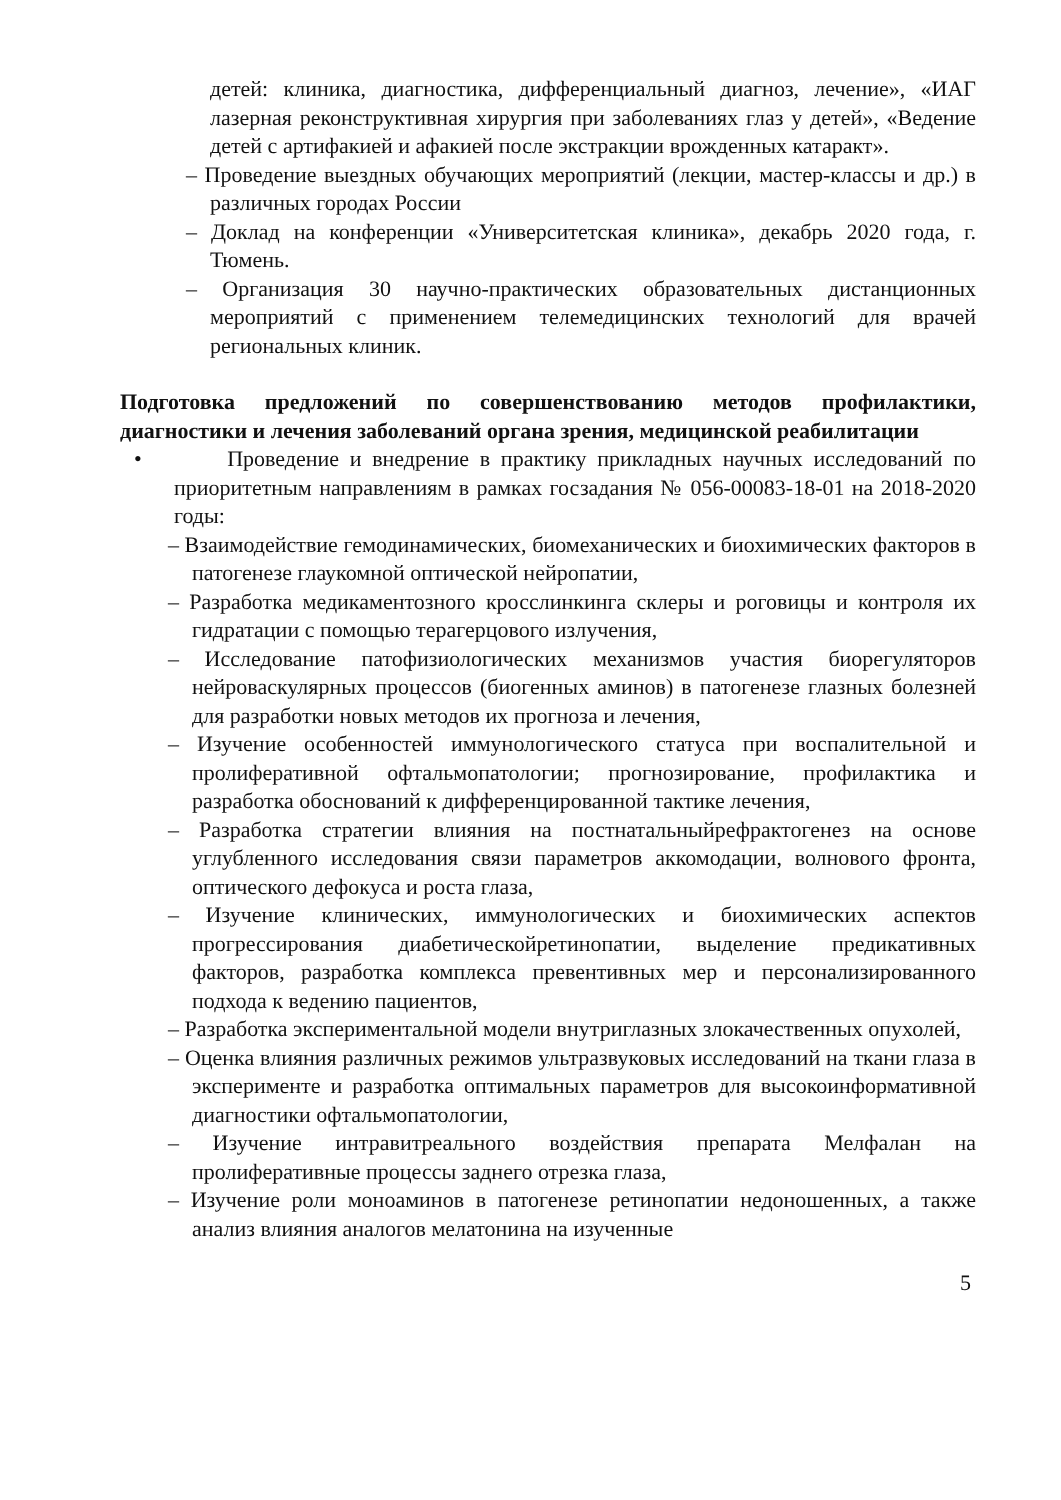детей: клиника, диагностика, дифференциальный диагноз, лечение», «ИАГ лазерная реконструктивная хирургия при заболеваниях глаз у детей», «Ведение детей с артифакией и афакией после экстракции врожденных катаракт».
– Проведение выездных обучающих мероприятий (лекции, мастер-классы и др.) в различных городах России
– Доклад на конференции «Университетская клиника», декабрь 2020 года, г. Тюмень.
– Организация 30 научно-практических образовательных дистанционных мероприятий с применением телемедицинских технологий для врачей региональных клиник.
Подготовка предложений по совершенствованию методов профилактики, диагностики и лечения заболеваний органа зрения, медицинской реабилитации
• Проведение и внедрение в практику прикладных научных исследований по приоритетным направлениям в рамках госзадания № 056-00083-18-01 на 2018-2020 годы:
– Взаимодействие гемодинамических, биомеханических и биохимических факторов в патогенезе глаукомной оптической нейропатии,
– Разработка медикаментозного кросслинкинга склеры и роговицы и контроля их гидратации с помощью терагерцового излучения,
– Исследование патофизиологических механизмов участия биорегуляторов нейроваскулярных процессов (биогенных аминов) в патогенезе глазных болезней для разработки новых методов их прогноза и лечения,
– Изучение особенностей иммунологического статуса при воспалительной и пролиферативной офтальмопатологии; прогнозирование, профилактика и разработка обоснований к дифференцированной тактике лечения,
– Разработка стратегии влияния на постнатальныйрефрактогенез на основе углубленного исследования связи параметров аккомодации, волнового фронта, оптического дефокуса и роста глаза,
– Изучение клинических, иммунологических и биохимических аспектов прогрессирования диабетическойретинопатии, выделение предикативных факторов, разработка комплекса превентивных мер и персонализированного подхода к ведению пациентов,
– Разработка экспериментальной модели внутриглазных злокачественных опухолей,
– Оценка влияния различных режимов ультразвуковых исследований на ткани глаза в эксперименте и разработка оптимальных параметров для высокоинформативной диагностики офтальмопатологии,
– Изучение интравитреального воздействия препарата Мелфалан на пролиферативные процессы заднего отрезка глаза,
– Изучение роли моноаминов в патогенезе ретинопатии недоношенных, а также анализ влияния аналогов мелатонина на изученные
5